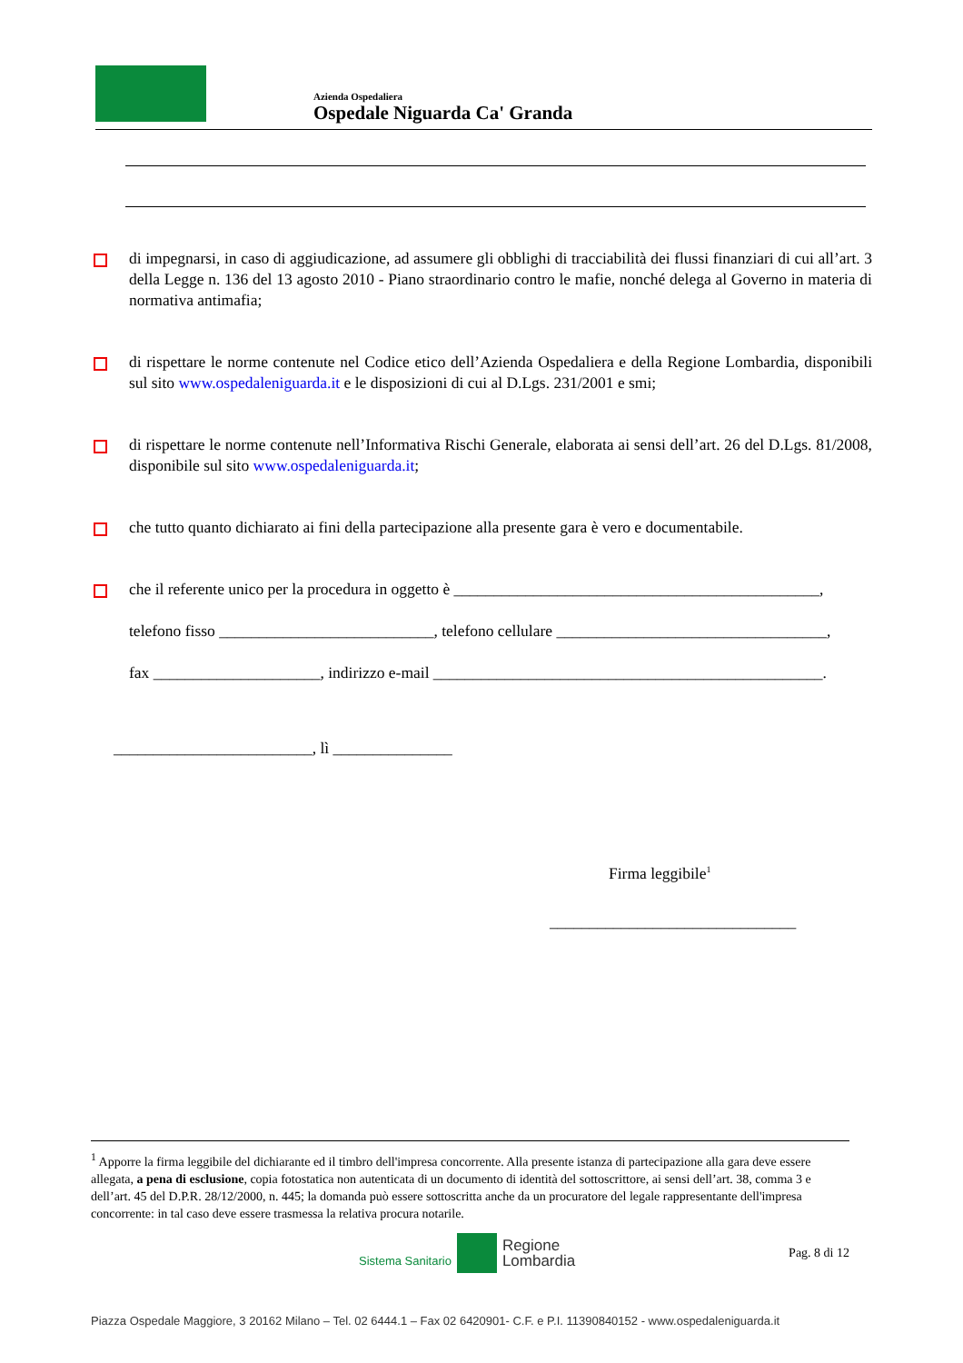Azienda Ospedaliera
Ospedale Niguarda Ca' Granda
di impegnarsi, in caso di aggiudicazione, ad assumere gli obblighi di tracciabilità dei flussi finanziari di cui all’art. 3 della Legge n. 136 del 13 agosto 2010 - Piano straordinario contro le mafie, nonché delega al Governo in materia di normativa antimafia;
di rispettare le norme contenute nel Codice etico dell’Azienda Ospedaliera e della Regione Lombardia, disponibili sul sito www.ospedaleniguarda.it e le disposizioni di cui al D.Lgs. 231/2001 e smi;
di rispettare le norme contenute nell’Informativa Rischi Generale, elaborata ai sensi dell’art. 26 del D.Lgs. 81/2008, disponibile sul sito www.ospedaleniguarda.it;
che tutto quanto dichiarato ai fini della partecipazione alla presente gara è vero e documentabile.
che il referente unico per la procedura in oggetto è ______________________________________________,
telefono fisso ___________________________, telefono cellulare __________________________________,
fax _____________________, indirizzo e-mail _________________________________________________.
_________________________, lì _______________
Firma leggibile<sup>1</sup>
_______________________________
<sup>1</sup> Apporre la firma leggibile del dichiarante ed il timbro dell'impresa concorrente. Alla presente istanza di partecipazione alla gara deve essere allegata, a pena di esclusione, copia fotostatica non autenticata di un documento di identità del sottoscrittore, ai sensi dell’art. 38, comma 3 e dell’art. 45 del D.P.R. 28/12/2000, n. 445; la domanda può essere sottoscritta anche da un procuratore del legale rappresentante dell'impresa concorrente: in tal caso deve essere trasmessa la relativa procura notarile.
Sistema Sanitario Regione
Lombardia Pag. 8 di 12
Piazza Ospedale Maggiore, 3 20162 Milano – Tel. 02 6444.1 – Fax 02 6420901- C.F. e P.I. 11390840152 - www.ospedaleniguarda.it